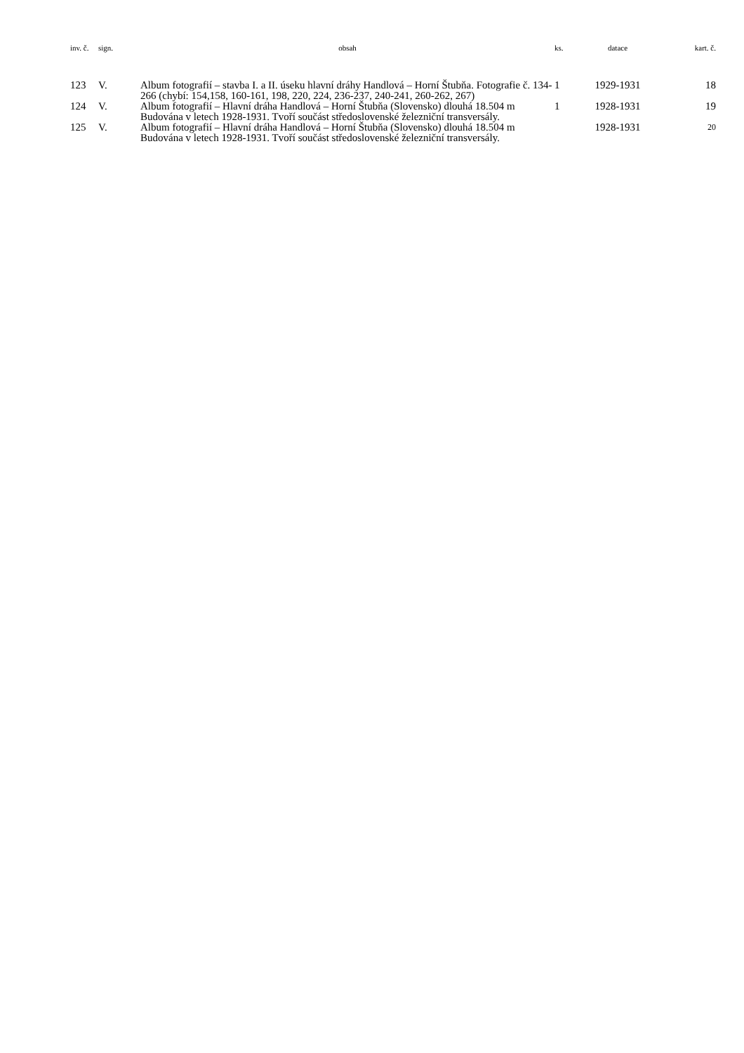| inv. č. | sign. | obsah | ks. | datace | kart. č. |
| --- | --- | --- | --- | --- | --- |
| 123 | V. | Album fotografií – stavba I. a II. úseku hlavní dráhy Handlová – Horní Štubňa. Fotografie č. 134-266 (chybí: 154,158, 160-161, 198, 220, 224, 236-237, 240-241, 260-262, 267) | 1 | 1929-1931 | 18 |
| 124 | V. | Album fotografií – Hlavní dráha Handlová – Horní Štubňa (Slovensko) dlouhá 18.504 m Budována v letech 1928-1931. Tvoří součást středoslovenské železniční transversály. | 1 | 1928-1931 | 19 |
| 125 | V. | Album fotografií – Hlavní dráha Handlová – Horní Štubňa (Slovensko) dlouhá 18.504 m Budována v letech 1928-1931. Tvoří součást středoslovenské železniční transversály. | | 1928-1931 | 20 |